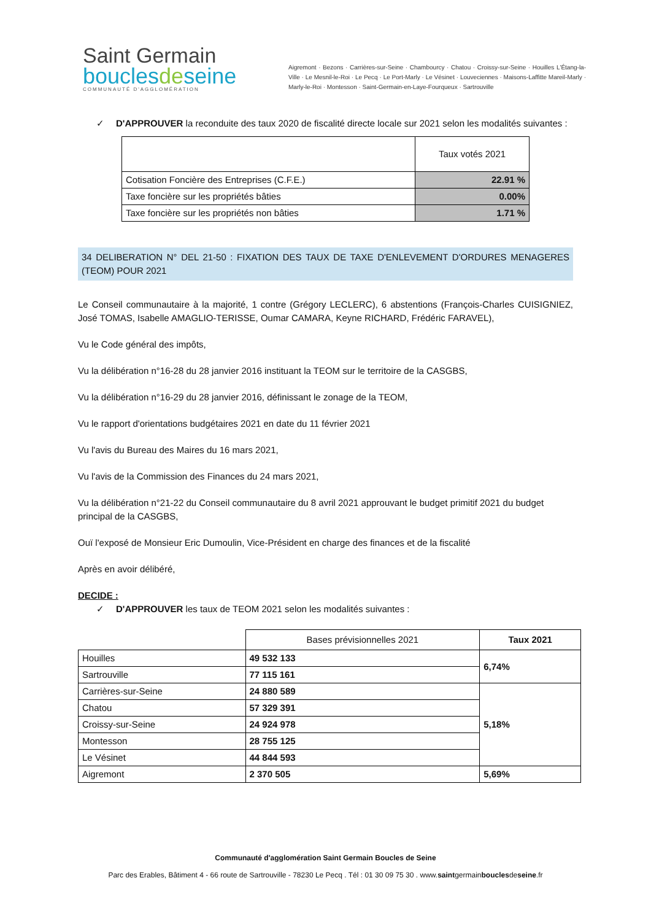Saint Germain
bouclesdeseine
COMMUNAUTÉ D'AGGLOMÉRATION
Aigremont · Bezons · Carrières-sur-Seine · Chambourcy · Chatou · Croissy-sur-Seine · Houilles L'Étang-la-Ville · Le Mesnil-le-Roi · Le Pecq · Le Port-Marly · Le Vésinet · Louveciennes · Maisons-Laffitte Mareil-Marly · Marly-le-Roi · Montesson · Saint-Germain-en-Laye-Fourqueux · Sartrouville
✓ D'APPROUVER la reconduite des taux 2020 de fiscalité directe locale sur 2021 selon les modalités suivantes :
| | Taux votés 2021 |
| Cotisation Foncière des Entreprises (C.F.E.) | 22.91 % |
| Taxe foncière sur les propriétés bâties | 0.00% |
| Taxe foncière sur les propriétés non bâties | 1.71 % |
34 DELIBERATION N° DEL 21-50 : FIXATION DES TAUX DE TAXE D'ENLEVEMENT D'ORDURES MENAGERES (TEOM) POUR 2021
Le Conseil communautaire à la majorité, 1 contre (Grégory LECLERC), 6 abstentions (François-Charles CUISIGNIEZ, José TOMAS, Isabelle AMAGLIO-TERISSE, Oumar CAMARA, Keyne RICHARD, Frédéric FARAVEL),
Vu le Code général des impôts,
Vu la délibération n°16-28 du 28 janvier 2016 instituant la TEOM sur le territoire de la CASGBS,
Vu la délibération n°16-29 du 28 janvier 2016, définissant le zonage de la TEOM,
Vu le rapport d'orientations budgétaires 2021 en date du 11 février 2021
Vu l'avis du Bureau des Maires du 16 mars 2021,
Vu l'avis de la Commission des Finances du 24 mars 2021,
Vu la délibération n°21-22 du Conseil communautaire du 8 avril 2021 approuvant le budget primitif 2021 du budget principal de la CASGBS,
Ouï l'exposé de Monsieur Eric Dumoulin, Vice-Président en charge des finances et de la fiscalité
Après en avoir délibéré,
DECIDE :
✓ D'APPROUVER les taux de TEOM 2021 selon les modalités suivantes :
| | Bases prévisionnelles 2021 | Taux 2021 |
| Houilles | 49 532 133 | 6,74% |
| Sartrouville | 77 115 161 | |
| Carrières-sur-Seine | 24 880 589 | 5,18% |
| Chatou | 57 329 391 | |
| Croissy-sur-Seine | 24 924 978 | |
| Montesson | 28 755 125 | |
| Le Vésinet | 44 844 593 | |
| Aigremont | 2 370 505 | 5,69% |
Communauté d'agglomération Saint Germain Boucles de Seine
Parc des Erables, Bâtiment 4 - 66 route de Sartrouville - 78230 Le Pecq . Tél : 01 30 09 75 30 . www.saintgermainbouclesdeseine.fr